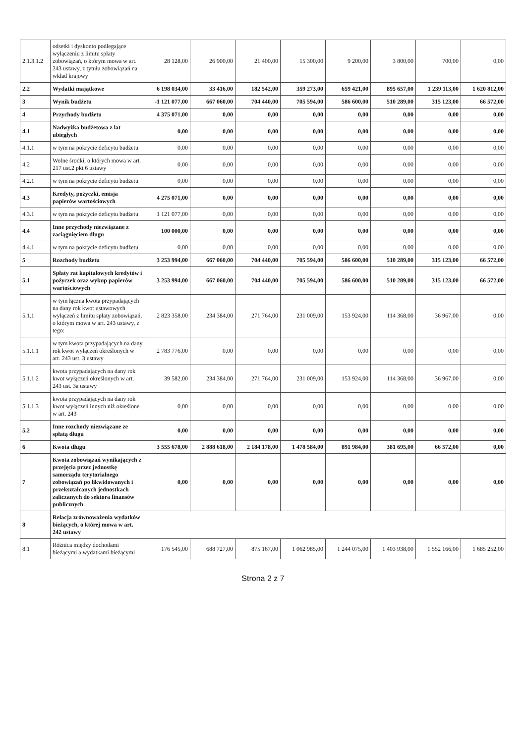| 2.1.3.1.2 | odsetki i dyskonto podlegające wyłączeniu z limitu spłaty zobowiązań, o którym mowa w art. 243 ustawy, z tytułu zobowiązań na wkład krajowy | 28 128,00 | 26 900,00 | 21 400,00 | 15 300,00 | 9 200,00 | 3 800,00 | 700,00 | 0,00 |
| 2.2 | Wydatki majątkowe | 6 198 034,00 | 33 416,00 | 182 542,00 | 359 273,00 | 659 421,00 | 895 657,00 | 1 239 113,00 | 1 620 812,00 |
| 3 | Wynik budżetu | -1 121 077,00 | 667 060,00 | 704 440,00 | 705 594,00 | 586 600,00 | 510 289,00 | 315 123,00 | 66 572,00 |
| 4 | Przychody budżetu | 4 375 071,00 | 0,00 | 0,00 | 0,00 | 0,00 | 0,00 | 0,00 | 0,00 |
| 4.1 | Nadwyżka budżetowa z lat ubiegłych | 0,00 | 0,00 | 0,00 | 0,00 | 0,00 | 0,00 | 0,00 | 0,00 |
| 4.1.1 | w tym na pokrycie deficytu budżetu | 0,00 | 0,00 | 0,00 | 0,00 | 0,00 | 0,00 | 0,00 | 0,00 |
| 4.2 | Wolne środki, o których mowa w art. 217 ust.2 pkt 6 ustawy | 0,00 | 0,00 | 0,00 | 0,00 | 0,00 | 0,00 | 0,00 | 0,00 |
| 4.2.1 | w tym na pokrycie deficytu budżetu | 0,00 | 0,00 | 0,00 | 0,00 | 0,00 | 0,00 | 0,00 | 0,00 |
| 4.3 | Kredyty, pożyczki, emisja papierów wartościowych | 4 275 071,00 | 0,00 | 0,00 | 0,00 | 0,00 | 0,00 | 0,00 | 0,00 |
| 4.3.1 | w tym na pokrycie deficytu budżetu | 1 121 077,00 | 0,00 | 0,00 | 0,00 | 0,00 | 0,00 | 0,00 | 0,00 |
| 4.4 | Inne przychody niezwiązane z zaciągnięciem długu | 100 000,00 | 0,00 | 0,00 | 0,00 | 0,00 | 0,00 | 0,00 | 0,00 |
| 4.4.1 | w tym na pokrycie deficytu budżetu | 0,00 | 0,00 | 0,00 | 0,00 | 0,00 | 0,00 | 0,00 | 0,00 |
| 5 | Rozchody budżetu | 3 253 994,00 | 667 060,00 | 704 440,00 | 705 594,00 | 586 600,00 | 510 289,00 | 315 123,00 | 66 572,00 |
| 5.1 | Spłaty rat kapitałowych kredytów i pożyczek oraz wykup papierów wartościowych | 3 253 994,00 | 667 060,00 | 704 440,00 | 705 594,00 | 586 600,00 | 510 289,00 | 315 123,00 | 66 572,00 |
| 5.1.1 | w tym łączna kwota przypadających na dany rok kwot ustawowych wyłączeń z limitu spłaty zobowiązań, o którym mowa w art. 243 ustawy, z tego: | 2 823 358,00 | 234 384,00 | 271 764,00 | 231 009,00 | 153 924,00 | 114 368,00 | 36 967,00 | 0,00 |
| 5.1.1.1 | w tym kwota przypadających na dany rok kwot wyłączeń określonych w art. 243 ust. 3 ustawy | 2 783 776,00 | 0,00 | 0,00 | 0,00 | 0,00 | 0,00 | 0,00 | 0,00 |
| 5.1.1.2 | kwota przypadających na dany rok kwot wyłączeń określonych w art. 243 ust. 3a ustawy | 39 582,00 | 234 384,00 | 271 764,00 | 231 009,00 | 153 924,00 | 114 368,00 | 36 967,00 | 0,00 |
| 5.1.1.3 | kwota przypadających na dany rok kwot wyłączeń innych niż określone w art. 243 | 0,00 | 0,00 | 0,00 | 0,00 | 0,00 | 0,00 | 0,00 | 0,00 |
| 5.2 | Inne rozchody niezwiązane ze spłatą długu | 0,00 | 0,00 | 0,00 | 0,00 | 0,00 | 0,00 | 0,00 | 0,00 |
| 6 | Kwota długu | 3 555 678,00 | 2 888 618,00 | 2 184 178,00 | 1 478 584,00 | 891 984,00 | 381 695,00 | 66 572,00 | 0,00 |
| 7 | Kwota zobowiązań wynikających z przejęcia przez jednostkę samorządu terytorialnego zobowiązań po likwidowanych i przekształcanych jednostkach zaliczanych do sektora finansów publicznych | 0,00 | 0,00 | 0,00 | 0,00 | 0,00 | 0,00 | 0,00 | 0,00 |
| 8 | Relacja zrównoważenia wydatków bieżących, o której mowa w art. 242 ustawy | | | | | | | | |
| 8.1 | Różnica między dochodami bieżącymi a wydatkami bieżącymi | 176 545,00 | 688 727,00 | 875 167,00 | 1 062 985,00 | 1 244 075,00 | 1 403 938,00 | 1 552 166,00 | 1 685 252,00 |
Strona 2 z 7